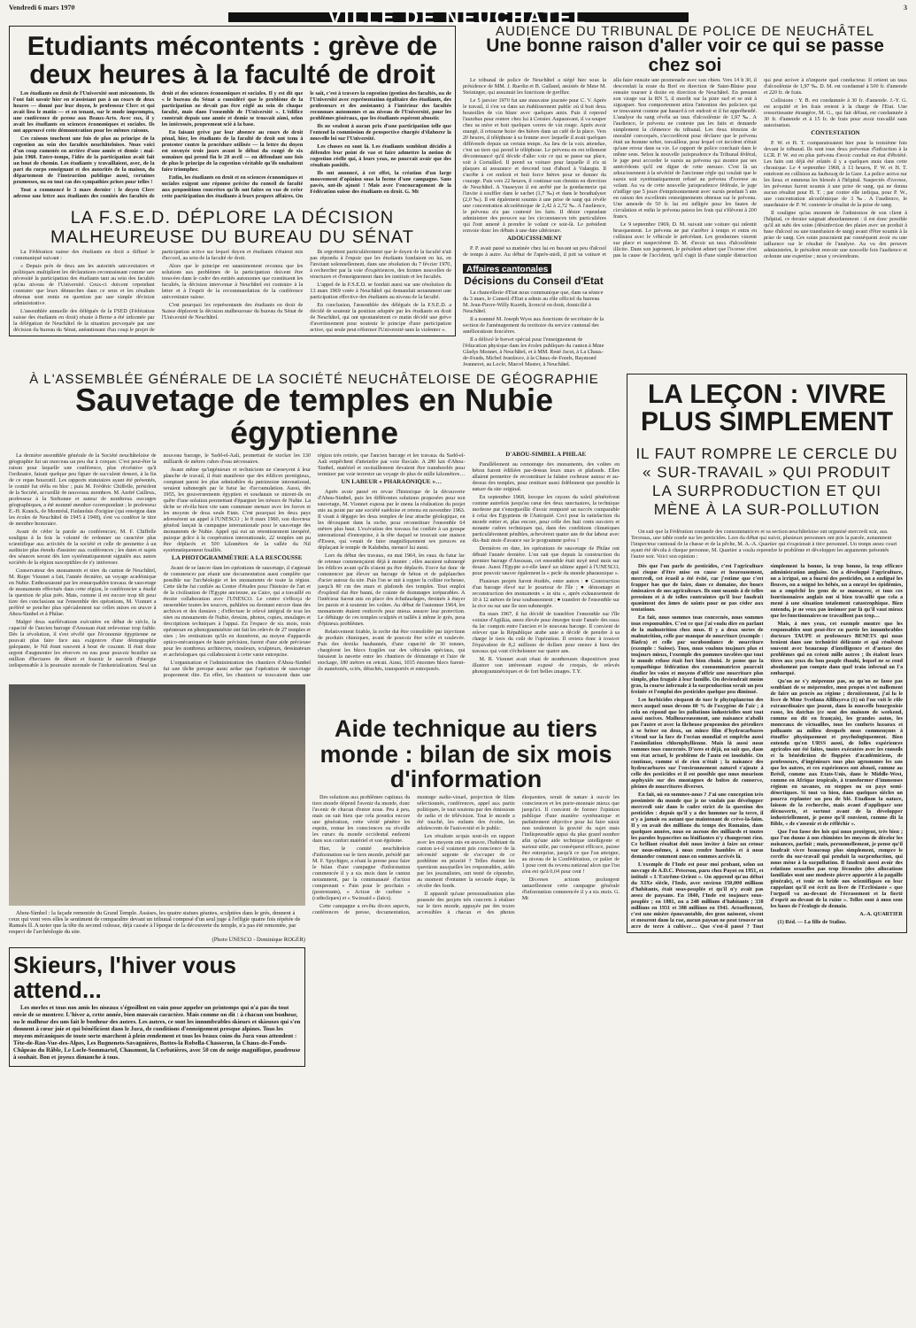Vendredi 6 mars 1970 3
VILLE DE NEUCHATEL
Etudiants mécontents : grève de deux heures à la faculté de droit
Les étudiants en droit de l'Université sont mécontents. Ils l'ont fait savoir hier en n'assistant pas à un cours de deux heures — donné par leur doyen, le professeur Clerc et qui avait lieu le matin — et en tenant, sur le mode impromptu, une conférence de presse aux Beaux-Arts. Avec eux, il y avait les étudiants en sciences économiques et sociales. Ils ont approuvé cette démonstration pour les mêmes raisons.
Ces raisons touchent une fois de plus au principe de la cogestion au sein des facultés neuchâteloises. Nous voici d'un coup ramenés en arrière d'une année et demie : mai-juin 1968. Entre-temps, l'idée de la participation avait fait un bout de chemin. Les étudiants y travaillaient, avec, de la part du corps enseignant et des autorités de la maison, du département de l'instruction publique aussi, certaines promesses, ou en tout cas des sympathies prises pour telles !
Tout a commencé le 3 mars dernier : le doyen Clerc adresse une lettre aux étudiants des comités des facultés de droit et des sciences économiques et sociales. Il y est dit que « le bureau du Sénat a considéré que le problème de la participation ne devait pas être réglé au sein de chaque faculté, mais dans l'ensemble de l'Université ». L'édifice construit depuis une année et demie se trouvait ainsi, selon les intéressés, proprement scié à la base.
En faisant grève par leur absence au cours de droit pénal, hier, les étudiants de la faculté de droit ont tenu à protester contre la procédure utilisée — la lettre du doyen est envoyée trois jours avant le début du congé de six semaines qui prend fin le 20 avril — en défendant une fois de plus le principe de la cogestion véritable qu'ils souhaitent faire triompher.
Enfin, les étudiants en droit et en sciences économiques et sociales exigent une réponse précise du conseil de faculté aux propositions concrètes qu'ils ont faites en vue de créer cette participation des étudiants à leurs propres affaires. On le sait, c'est à travers la cogestion (gestion des facultés, ou de l'Université avec représentation égalitaire des étudiants, des professeurs et des assistants) à l'intérieur des facultés reconnues autonomes et au niveau de l'Université, pour les problèmes généraux, que les étudiants espèrent aboutir.
Ils ne veulent à aucun prix d'une participation telle que l'entend la commission de prospective chargée d'élaborer la nouvelle loi sur l'Université.
Les choses en sont là. Les étudiants semblent décidés à défendre leur point de vue et faire admettre la notion de cogestion réelle qui, à leurs yeux, ne pourrait avoir que des résultats positifs.
Ils ont annoncé, à cet effet, la création d'un large mouvement d'opinion sous la forme d'une campagne. Sans pavés, ont-ils ajouté ! Mais avec l'encouragement de la Fédération suisse des étudiants en droit. G. Mt
LA F.S.E.D. DÉPLORE LA DÉCISION MALHEUREUSE DU BUREAU DU SÉNAT
La Fédération suisse des étudiants en droit a diffusé le communiqué suivant :
« Depuis près de deux ans les autorités universitaires et politiques multiplient les déclarations reconnaissant comme une nécessité la participation des étudiants tant au sein des facultés qu'au niveau de l'Université. Ceux-ci doivent cependant constater que leurs démarches dans ce sens et les résultats obtenus sont remis en question par une simple décision administrative.
L'assemblée annuelle des délégués de la FSED (Fédération suisse des étudiants en droit) réunie à Berne a été informée par la délégation de Neuchâtel de la situation provoquée par une décision du bureau du Sénat, anéantissant d'un coup le projet de participation active sur lequel doyen et étudiants s'étaient mis d'accord, au sein de la faculté de droit.
Alors que le principe est unanimement reconnu que les solutions aux problèmes de la participation doivent être trouvées dans le cadre des entités autonomes que constituent les facultés, la décision intervenue à Neuchâtel est contraire à la lettre et à l'esprit de la recommandation de la conférence universitaire suisse.
C'est pourquoi les représentants des étudiants en droit de Suisse déplorent la décision malheureuse du bureau du Sénat de l'Université de Neuchâtel.
Ils regrettent particulièrement que le doyen de la faculté n'ait pas répondu à l'espoir que les étudiants fondaient en lui, en l'invitant solennellement, dans une résolution du 7 février 1970, à rechercher par la voie d'expériences, des formes nouvelles de structures et d'enseignement dans les instituts et les facultés.
L'appel de la F.S.E.D. se fondait aussi sur une résolution du 13 mars 1969 votée à Neuchâtel qui demandait notamment une participation effective des étudiants au niveau de la faculté.
En conclusion, l'assemblée des délégués de la F.S.E.D. a décidé de soutenir la position adoptée par les étudiants en droit de Neuchâtel, qui ont spontanément ce matin décidé une grève d'avertissement pour soutenir le principe d'une participation active, qui seule peut réformer l'Université sans la violenter ».
AUDIENCE DU TRIBUNAL DE POLICE DE NEUCHÂTEL
Une bonne raison d'aller voir ce qui se passe chez soi
Le tribunal de police de Neuchâtel a siégé hier sous la présidence de MM. J. Ruedin et B. Galland, assistés de Mme M. Steininger, qui assumait les fonctions de greffier.
Le 5 janvier 1970 fut une mauvaise journée pour C. V. Après le travail, il s'en va dans un établissement public où il boit deux bouteilles de vin blanc avec quelques amis. Puis il reprend l'autobus pour rentrer chez lui à Cernier. Auparavant, il va souper chez sa mère et boit quelques verres de vin rouge. Après avoir mangé, il retourne boire des bières dans un café de la place. Vers 20 heures, il téléphone à sa femme avec laquelle il avait quelques différends depuis un certain temps. Au lieu de la voix attendue, c'est un tiers qui prend le téléphone. Le prévenu en est tellement décontenancé qu'il décide d'aller voir ce qui se passe sur place, soit à Cortaillod. Il prend sa voiture pour laquelle il n'a ni plaques ni assurance et descend tout d'abord à Valangin. Il s'arrête à cet endroit et boit force bières pour se donner du courage. Puis vers 22 heures, il continue son chemin en direction de Neuchâtel. A Vauseyon il est arrêté par la gendarmerie qui l'invite à souffler dans le sachet (1,7 ‰) et dans le breathalyser (2,0 ‰). Il est également soumis à une prise de sang qui révèle une concentration alcoolémique de 2,42 à 2,72 ‰. A l'audience, le prévenu n'a pas contesté les faits. Il désire cependant administrer des preuves sur les circonstances très particulières qui l'ont amené à prendre le volant ce soir-là. Le président renvoie donc les débats à une date ultérieure.
ADOUCISSEMENT
P. P. avait passé sa matinée chez lui en buvant un peu d'alcool de temps à autre. Au début de l'après-midi, il prit sa voiture et alla faire ensuite une promenade avec son chien. Vers 14 h 30, il descendait la route du Brel en direction de Saint-Blaise pour ensuite tourner à droite en direction de Neuchâtel. En prenant son virage sur la RN 5, il mordit sur la piste sud et se mit à zigzaguer. Son comportement attira l'attention des policiers qui se trouvaient comme par hasard à cet endroit et il fut appréhendé. L'analyse du sang révéla un taux d'alcoolémie de 1,97 ‰. A l'audience, le prévenu ne conteste pas les faits et demande simplement la clémence du tribunal. Les deux témoins de moralité convoqués, s'accordèrent pour déclarer que le prévenu était un homme sobre, travailleur, pour lequel cet incident n'était qu'une erreur dans sa vie. Le rapport de police concluait dans le même sens. Selon la nouvelle jurisprudence du Tribunal fédéral, le juge peut accorder le sursis au prévenu qui montre par ses antécédents qu'il est digne de cette mesure. C'est là un adoucissement à la sévérité de l'ancienne règle qui voulait que le sursis soit systématiquement refusé au prévenu d'ivresse au volant. Au vu de cette nouvelle jurisprudence fédérale, le juge n'inflige que 5 jours d'emprisonnement avec sursis pendant 5 ans en raison des excellents renseignements obtenus sur le prévenu. Une amende de 50 fr. lui est infligée pour les fautes de circulation et enfin le prévenu paiera les frais qui s'élèvent à 200 francs.
Le 9 septembre 1969, D. M. suivait une voiture qui ralentit brusquement. Le prévenu ne put s'arrêter à temps et entra en collision avec le véhicule le précédant. Les gendarmes vinrent sur place et suspectèrent D. M. d'avoir un taux d'alcoolémie illicite. Dans son jugement, le président admet que l'ivresse n'est pas la cause de l'accident, qu'il s'agit là d'une simple distraction qui peut arriver à n'importe quel conducteur. Il retient un taux d'alcoolémie de 1,97 ‰. D. M. est condamné à 500 fr. d'amende et 220 fr. de frais.
Collisions : Y. B. est condamnée à 30 fr. d'amende. J.-Y. G. est acquitté et les frais restent à la charge de l'Etat. Une ressortissante étrangère, M. G., qui fait défaut, est condamnée à 30 fr. d'amende et à 15 fr. de frais pour avoir travaillé sans autorisation.
CONTESTATION
P. W. et H. T. comparaissaient hier pour la troisième fois devant le tribunal. Ils sont tous deux prévenus d'infraction à la LCR. P. W. est en plus prévenu d'avoir conduit en état d'ébriété. Les faits ont déjà été relatés il y a quelques mois dans cette chronique. Le 4 septembre 1968, à 13 heures, P. W. et H. T. entrèrent en collision au faubourg de la Gare. La police arriva sur les lieux et emmena les blessés à l'hôpital. Suspectés d'ivresse, les prévenus furent soumis à une prise de sang, qui ne donna aucun résultat pour H. T. ; par contre elle indiqua, pour P. W., une concentration alcoolémique de 3 ‰. A l'audience, le mandataire de P. W. conteste le résultat de la prise de sang.
Il souligne qu'au moment de l'admission de son client à l'hôpital, ce dernier saignait abondamment : il est donc possible qu'il ait subi des soins (désinfection des plaies avec un produit à base d'alcool ou une transfusion de sang) avant d'être soumis à la prise de sang. Ces soins pourraient par conséquent avoir eu une influence sur le résultat de l'analyse. Au vu des preuves administrées, le président renvoie une nouvelle fois l'audience et ordonne une expertise ; nous y reviendrons.
Affaires cantonales
Décisions du Conseil d'Etat
La chancellerie d'Etat nous communique que, dans sa séance du 3 mars, le Conseil d'Etat a admis au rôle officiel du barreau M. Jean-Pierre-Willy Kureth, licencié en droit, domicilié à Neuchâtel.
Il a nommé M. Joseph Wyss aux fonctions de secrétaire de la section de l'aménagement du territoire du service cantonal des améliorations foncières.
Il a délivré le brevet spécial pour l'enseignement de l'éducation physique dans les écoles publiques du canton à Mme Gladys Monnet, à Neuchâtel, et à MM. René Jacot, à La Chaux-de-Fonds, Michel Jeanfavre, à la Chaux-de-Fonds, Raymond Jeanneret, au Locle, Marcel Muster, à Neuchâtel.
À L'ASSEMBLÉE GÉNÉRALE DE LA SOCIÉTÉ NEUCHÂTELOISE DE GÉOGRAPHIE
Sauvetage de temples en Nubie égyptienne
La dernière assemblée générale de la Société neuchâteloise de géographie fut un morceau un peu dur à croquer. C'est peut-être la raison pour laquelle une conférence, plus récréative qu'à l'ordinaire, faisait quelque peu figure de succulent dessert, à la fin de ce repas bourratif. Les rapports statutaires ayant été présentés, le comité fut réélu en bloc ; puis M. Frédéric Chiffelle, président de la Société, accueillit de nouveaux membres. M. André Cailleux, professeur à la Sorbonne et auteur de nombreux ouvrages géographiques, a été nommé membre correspondant ; le professeur E.-H. Kranck, de Montréal, Finlandais d'origine (qui enseigna dans les écoles de Neuchâtel de 1945 à 1948), s'est vu conférer le titre de membre honoraire.
Avant de céder la parole au conférencier, M. F. Chiffelle souligna à la fois la volonté de redonner un caractère plus scientifique aux activités de la société et celle de permettre à un auditoire plus étendu d'assister aux conférences ; les dates et sujets des séances seront dès lors systématiquement signalés aux autres sociétés de la région susceptibles de s'y intéresser.
Conservateur des monuments et sites du canton de Neuchâtel, M. Roger Vionnet a fait, l'année dernière, un voyage académique en Nubie. Enthousiasmé par les remarquables travaux de sauvetage de monuments effectués dans cette région, le conférencier a étudié la question de plus près. Mais, comme il est encore trop tôt pour tirer des conclusions sur l'ensemble des opérations, M. Vionnet a préféré se pencher plus spécialement sur celles mises en œuvre à Abou-Simbel et à Philae.
Malgré deux surélévations exécutées en début de siècle, la capacité de l'ancien barrage d'Assouan était redevenue trop faible. Dès la révolution, il s'est révélé que l'économie égyptienne ne pouvait plus faire face aux exigences d'une démographie galopante, le Nil étant souvent à bout de courant. Il était donc urgent d'augmenter les réserves en eau pour pouvoir bonifier un million d'hectares de désert et fournir le surcroît d'énergie indispensable à la poursuite normale de l'industrialisation. Seul un nouveau barrage, le Sadd-el-Aali, permettait de stocker les 130 milliards de mètres cubes d'eau nécessaires.
Avant même qu'ingénieurs et techniciens ne s'asseyent à leur planche de travail, il était manifeste que des édifices prestigieux, comptant parmi les plus admirables du patrimoine international, seraient submergés par le futur lac d'accumulation. Aussi, dès 1955, les gouvernements égyptien et soudanais se mirent-ils en quête d'une solution permettant d'épargner les trésors de Nubie. La tâche se révéla bien vite sans commune mesure avec les forces et les moyens de deux seuls Etats. C'est pourquoi les deux pays adressèrent un appel à l'UNESCO ; le 8 mars 1960, son directeur général lançait la campagne internationale pour le sauvetage des monuments de Nubie. Appel qui eut un retentissement inespéré, puisque grâce à la coopération internationale, 22 temples ont pu être déplacés et 500 kilomètres de la vallée du Nil systématiquement fouillés.
LA PHOTOGRAMMÉTRIE A LA RESCOUSSE
Avant de se lancer dans les opérations de sauvetage, il s'agissait de commencer par réunir une documentation aussi complète que possible sur l'archéologie et les monuments de toute la région. Cette tâche fut confiée au Centre d'études pour l'histoire de l'art et de la civilisation de l'Egypte ancienne, au Caire, qui a travaillé en étroite collaboration avec l'UNESCO. Le centre s'efforça de rassembler toutes les sources, publiées ou dormant encore dans des archives et des dossiers ; d'effectuer le relevé intégral de tous les sites ou monuments de Nubie, dessins, photos, copies, moulages et descriptions techniques à l'appui. En l'espace de six mois, trois opérateurs en photogrammétrie ont fait les relevés de 27 temples et sites ; les restitutions qu'ils en donnèrent, au moyen d'appareils optico-mécaniques de haute précision, furent d'une aide précieuse pour les nombreux architectes, mouleurs, sculpteurs, dessinateurs et archéologues qui collaboraient à cette vaste entreprise.
L'organisation et l'administration des chantiers d'Abou-Simbel fut une tâche presque aussi ardue que l'opération de sauvetage proprement dite. En effet, les chantiers se trouvaient dans une région très retirée, que l'ancien barrage et les travaux du Sadd-el-Aali empêchent d'atteindre par voie fluviale. A 280 km d'Abou-Simbel, matériel et ravitaillement devaient être transbordés pour terminer par voie terrestre un voyage de plus de mille kilomètres…
UN LABEUR « PHARAONIQUE »…
Après avoir passé en revue l'historique de la découverte d'Abou-Simbel, puis les différentes solutions proposées pour son sauvetage, M. Vionnet exposa par le menu la réalisation du projet mis au point par une société suédoise et retenu en novembre 1963. Il visait à dégager les deux temples de leur attache géologique, en les découpant dans la roche, pour reconstituer l'ensemble 64 mètres plus haut. L'exécution des travaux fut confiée à un groupe international d'entreprise, à la tête duquel se trouvait une maison d'Essen, qui venait de faire magnifiquement ses preuves en déplaçant le temple de Kalabsha, menacé lui aussi.
Lors du début des travaux, en mai 1964, les eaux du futur lac de retenue commençaient déjà à monter ; elles auraient submergé les édifices avant qu'ils n'aient pu être déplacés. Force fut donc de commencer par élever un barrage de béton et de palplanches d'acier autour du site. Puis l'on se mit à rogner la colline rocheuse, jusqu'à 80 cm des murs et plafonds des temples. Tout emploi d'explosif dut être banni, de crainte de dommages irréparables. A l'intérieur furent mis en place des échafaudages, destinés à étayer les parois et à soutenir les voûtes. Au début de l'automne 1964, les monuments étaient renforcés pour mieux assurer leur protection. Le débitage de ces temples sculptés et taillés à même le grès, posa d'épineux problèmes.
Relativement friable, la roche dut être consolidée par injections de produits chimiques, avant de pouvoir être sciée et soulevée. Puis des derriks haubannés, d'une capacité de 30 tonnes, chargèrent les blocs fragiles sur des véhicules spéciaux, qui faisaient la navette entre les chantiers de démontage et l'aire de stockage, 180 mètres en retrait. Ainsi, 1035 énormes blocs furent-ils numérotés, sciés, détachés, transportés et entreposés.
D'ABOU-SIMBEL A PHILAE
Parallèlement au remontage des monuments, des voûtes en béton furent édifiées par-dessus leurs murs et plafonds. Elles allaient permettre de reconstituer la falaise rocheuse autour et au-dessus des temples, pour restituer aussi fidèlement que possible la nature du site original.
En septembre 1968, lorsque les rayons du soleil pénétrèrent comme autrefois jusqu'au cœur des deux sanctuaires, la technique moderne put s'enorgueillir d'avoir remporté un succès comparable à celui des Egyptiens de l'Antiquité. Ceci pour la satisfaction du monde entier et, plus encore, pour celle des huit cents ouvriers et nonante cadres techniques qui, dans des conditions climatiques particulièrement pénibles, achevèrent quatre ans de dur labeur avec dix-huit mois d'avance sur le programme prévu !
Dernières en date, les opérations de sauvetage de Philae ont débuté l'année dernière. L'on sait que depuis la construction du premier barrage d'Assouan, cet ensemble était noyé neuf mois sur douze. Aussi l'Egypte a-t-elle lancé un ultime appel à l'UNESCO, pour pouvoir sauver également la « perle du monde pharaonique ».
Plusieurs projets furent étudiés, entre autres : ● Construction d'un barrage élevé sur le pourtour de l'île ; ● démontage et reconstruction des monuments « in situ », après exhaussement de 10 à 12 mètres de leur soubassement ; ● transfert de l'ensemble sur la rive ou sur une île non submergée.
En mars 1967, il fut décidé de transférer l'ensemble sur l'île voisine d'Agilkia, assez élevée pour émerger toute l'année des eaux du lac compris entre l'ancien et le nouveau barrage. Il convient de relever que la République arabe unie a décidé de prendre à sa charge le tiers du coût de l'opération. Il restera donc à trouver l'équivalent de 8,2 millions de dollars pour mener à bien des travaux qui vont s'échelonner sur quatre ans.
M. R. Vionnet avait réuni de nombreuses diapositives pour illustrer son intéressant exposé de croquis, de relevés photogrammétriques et de fort belles images. T.Y.
Abou-Simbel : la façade remontée du Grand Temple. Assises, les quatre statues géantes, sculptées dans le grès, donnent à ceux qui vont vers elles le sentiment de comparaître devant un tribunal composé d'un seul juge à l'effigie quatre fois répétée de Ramsès II. A noter que la tête du second colosse, déjà cassée à l'époque de la découverte du temple, n'a pas été remontée, par respect de l'archéologie du site.
(Photo UNESCO - Dominique ROGER)
Skieurs, l'hiver vous attend...
Les merles et tous nos amis les oiseaux s'égosillent en vain pour appeler un printemps qui n'a pas du tout envie de se montrer. L'hiver a, cette année, bien mauvais caractère. Mais comme on dit : à chacun son bonheur, ou le malheur des uns fait le bonheur des autres. Les autres, ce sont les innombrables skieurs et skieuses qui s'en donnent à cœur joie et qui bénéficient dans le Jura, de conditions d'enneigement presque alpines. Tous les moyens mécaniques de toute sorte marchent à plein rendement et tous les beaux coins du Jura vous attendent : Tête-de-Ran-Vue-des-Alpes, Les Bugnenets-Savagnières, Buttes-la Robella-Chasseron, la Chaux-de-Fonds-Châpeau du Râble, Le Locle-Sommartel, Chaumont, la Corbatières, avec 50 cm de neige magnifique, poudreuse à souhait. Bon et joyeux dimanche à tous.
Aide technique au tiers monde : bilan de six mois d'information
Des solutions aux problèmes capitaux du tiers monde dépend l'avenir du monde, donc l'avenir de chacun d'entre nous. Peu à peu, mais on sait bien que cela prendra encore une génération, cette vérité pénètre les esprits, remue les consciences ou réveille les cœurs du monde occidental endormi dans son confort matériel et son égoïsme.
Hier, le comité neuchâtelois d'information sur le tiers monde, présidé par M. F. Spychiger, a réuni la presse pour faire le bilan d'une campagne d'information commencée il y a six mois dans le canton notamment, par la communauté d'action comprenant « Pain pour le prochain » (protestants), « Action de carême » (catholiques) et « Swissaid » (laïcs).
Cette campagne a revêtu divers aspects, conférences de presse, documentation, montage audio-visuel, projection de films sélectionnés, conférences, appel aux partis politiques, le tout soutenu par des émissions de radio et de télévision. Tout le monde a été touché, les enfants des écoles, les adolescents de l'université et le public.
Les résultats acquis sont-ils en rapport avec les moyens mis en œuvre, l'habitant du canton a-t-il vraiment pris conscience de la nécessité urgente de s'occuper de ce problème en priorité ? Telles étaient les questions auxquelles les responsables, aidés par les journalistes, ont tenté de répondre, au moment d'entamer la seconde étape, la récolte des fonds.
Il apparaît qu'une personnalisation plus poussée des projets très concrets à réaliser sur le tiers monde, appuyée par des textes accessibles à chacun et des photos éloquentes, serait de nature à ouvrir les consciences et les porte-monnaie mieux que jusqu'ici. Il convient de former l'opinion publique d'une manière systématique et parfaitement objective pour lui faire saisir non seulement la gravité du sujet mais l'indispensable appui du plus grand nombre afin qu'une aide technique intelligente et surtout utile, par conséquent efficace, puisse être entreprise, jusqu'à ce que l'on atteigne, au niveau de la Confédération, ce palier de 1 pour cent du revenu national alors que l'on n'en est qu'à 0,04 pour cent !
Diverses actions prolongent naturellement cette campagne générale d'information commencée il y a six mois. G. Mt
LA LEÇON : VIVRE PLUS SIMPLEMENT
IL FAUT ROMPRE LE CERCLE DU « SUR-TRAVAIL » QUI PRODUIT LA SURPRODUCTION ET QUI MÈNE À LA SUR-POLLUTION
On sait que la Fédération romande des consommatrices et sa section neuchâteloise ont organisé mercredi soir, aux Terreaux, une table ronde sur les pesticides. Lors du débat qui suivit, plusieurs personnes ont pris la parole, notamment l'inspecteur cantonal de la chasse et de la pêche, M. A.-A. Quartier qui s'exprimait à titre personnel. Un temps assez court ayant été dévolu à chaque personne, M. Quartier a voulu reprendre le problème et développer les arguments présentés l'autre soir. Voici son opinion :
Dès que l'on parle de pesticides, c'est l'agriculture qui risque d'être mise en cause et heureusement, mercredi, cet écueil a été évité, car j'estime que c'est frapper bas que de faire, dans ce domaine, des boucs émissaires de nos agriculteurs. Ils sont soumis à de telles pressions et à de telles contraintes qu'il leur faudrait quasiment des âmes de saints pour ne pas céder aux tentations.
En fait, nous sommes tous concernés, nous sommes tous responsables. C'est ce que j'ai voulu dire en parlant de la malnutrition chez nous. Il y a deux sortes de malnutrition, celle par manque de nourriture (exemple : Biafra) et celle par surabondance de nourriture (exemple : Suisse). Tous, nous voulons toujours plus et toujours mieux, l'exemple des pommes tavelées que tout le monde refuse était fort bien choisi. Je pense que la sympathique fédération des consommatrices pourrait étudier les voies et moyens d'offrir une nourriture plus simple, plus frugale à leur famille. On deviendrait moins gras, la course infernale à la surproduction serait un peu freinée et l'emploi des pesticides quelque peu diminué.
Les herbicides risquent de tuer le phytoplancton des mers auquel nous devons 60 % de l'oxygène de l'air ; à cela on répond que les pollutions industrielles sont tout aussi nocives. Malheureusement, une nuisance n'abolit pas l'autre et avec la fâcheuse propension des pétroliers à se briser en deux, un mince film d'hydrocarbures s'étend sur la face de l'océan mondial et empêche aussi l'assimilation chlorophyllienne. Mais là aussi nous sommes tous concernés. D'ores et déjà, on sait que, dans son état actuel, le problème de l'auto est insoluble. On continue, comme si de rien n'était ; la nuisance des hydrocarbures sur l'environnement naturel s'ajoute à celle des pesticides et il est possible que nous mourions asphyxiés sur des montagnes de boîtes de conserve, pleines de nourritures diverses.
En fait, où en sommes-nous ? J'ai une conception très pessimiste du monde que je ne voulais pas développer mercredi soir dans le cadre strict de la question des pesticides : depuis qu'il y a des hommes sur la terre, il n'y a jamais eu autant que maintenant de crève-la-faim. Il y en avait des millions du temps des Romains, dans quelques années, nous en aurons des milliards et toutes les paroles hypocrites ou lénifiantes n'y changeront rien. Ce brillant résultat doit nous inviter à faire un retour sur nous-mêmes, à nous rendre humbles et à nous demander comment nous en sommes arrivés là.
L'exemple de l'Inde est pour moi probant, selon un ouvrage de A.D.C. Peterson, paru chez Payot en 1951, et intitulé « L'Extrême-Orient ». On apprend qu'au début du XIXe siècle, l'Inde, avec environ 150,000 millions d'habitants, était sous-peuplée et qu'il n'y avait pas assez de paysans. En 1840, l'Inde est toujours sous-peuplée ; en 1881, on a 248 millions d'habitants ; 338 millions en 1931 et 388 millions en 1941. Actuellement, c'est une misère épouvantable, des gens naissent, vivent et meurent dans la rue, aucun paysan ne peut trouver un acre de terre à cultiver… Que s'est-il passé ? Tout simplement la bonne, la trop bonne, la trop efficace administration anglaise. On a développé l'agriculture, on a irrigué, on a fourni des pesticides, on a endigué les fleuves, on a soigné les bébés, on a enrayé les épidémies, on a empêché les gens de se massacrer, et tous ces fonctionnaires anglais ont si bien travaillé que cela a mené à une situation totalement catastrophique. Bien entendu, je ne veux pas insinuer par là qu'il vaut mieux que les fonctionnaires ne travaillent pas trop…
Mais, à mes yeux, cet exemple montre que les responsables sont peut-être en partie les innombrables docteurs TAUPE et professeurs BENETS qui nous broient dans une technicité délirante et qui résolvent souvent avec beaucoup d'intelligence et d'astuce des problèmes qui en créent mille autres ; ils étalent leurs titres aux yeux du bon peuple ébaubi, lequel ne se rend absolument pas compte dans quel train infernal on l'a embarqué.
Qu'on ne s'y méprenne pas, ou qu'on ne fasse pas semblant de se méprendre, mon propos n'est nullement de faire un procès au régime ; dernièrement, j'ai lu le livre de Mme Svetlana Alliluyeva (1) où l'on voit le rôle extraordinaire que jouent, dans la nouvelle bourgeoisie russe, les datchas (ce sont des maisons de weekend, comme on dit en français), les grandes autos, les monceaux de victuailles, tous les conforts luxueux et polluants au milieu desquels nous commençons à étouffer physiquement et psychologiquement. Bien entendu qu'en URSS aussi, de folles expériences agricoles ont été faites, toutes exécutées avec les conseils et la bénédiction de floppées d'académiciens, de professeurs, d'ingénieurs tous plus agronomes les uns que les autres, et ces expériences ont abouti, comme au Brésil, comme aux Etats-Unis, dans le Middle-West, comme en Afrique tropicale, à transformer d'immenses régions en savanes, en steppes ou en pays semi-désertiques. Si tout va bien, dans quelques siècles on pourra replanter un peu de blé. Etudions la nature, faisons de la recherche, mais avant d'appliquer une découverte, et surtout avant de la développer industriellement, je pense qu'il convient, comme dit la Bible, « de s'asseoir et de réfléchir ».
Que l'on fasse des lois qui nous protègent, très bien ; que l'on donne à nos chimistes les moyens de déceler les nuisances, parfait ; mais, personnellement, je pense qu'il faudrait vivre beaucoup plus simplement, rompre le cercle du sur-travail qui produit la surproduction, qui nous mène à la surpollution. Il faudrait aussi avoir des relations sexuelles pas trop fécondes (des allocations familiales sont une modeste pierre apportée à la pagaille générale), et tenir en bride nos scientifiques en leur rappelant qu'il est écrit au livre de l'Ecclésiaste « que l'orgueil va au-devant de l'écrasement et la fierté d'esprit au-devant de la ruine ». Telles sont à mon sens les bases de l'écologie de demain.
A.-A. QUARTIER
(1) Réd. — La fille de Staline.